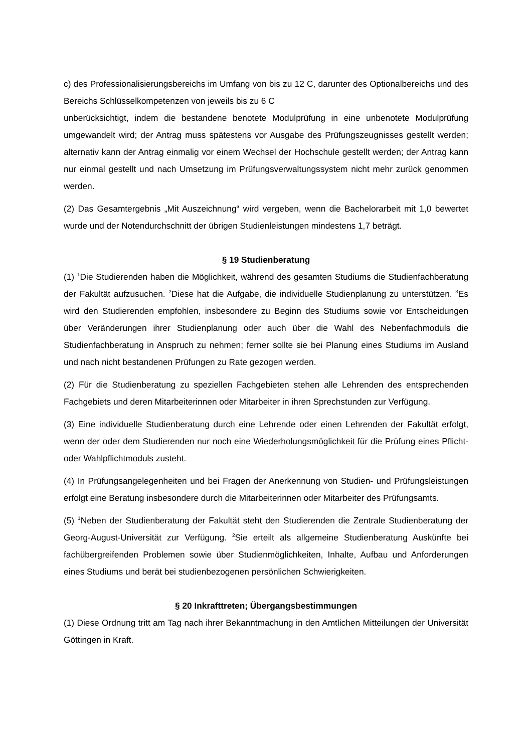c) des Professionalisierungsbereichs im Umfang von bis zu 12 C, darunter des Optionalbereichs und des Bereichs Schlüsselkompetenzen von jeweils bis zu 6 C
unberücksichtigt, indem die bestandene benotete Modulprüfung in eine unbenotete Modulprüfung umgewandelt wird; der Antrag muss spätestens vor Ausgabe des Prüfungszeugnisses gestellt werden; alternativ kann der Antrag einmalig vor einem Wechsel der Hochschule gestellt werden; der Antrag kann nur einmal gestellt und nach Umsetzung im Prüfungsverwaltungssystem nicht mehr zurück genommen werden.
(2) Das Gesamtergebnis „Mit Auszeichnung“ wird vergeben, wenn die Bachelorarbeit mit 1,0 bewertet wurde und der Notendurchschnitt der übrigen Studienleistungen mindestens 1,7 beträgt.
§ 19 Studienberatung
(1) <sup>1</sup>Die Studierenden haben die Möglichkeit, während des gesamten Studiums die Studienfach­beratung der Fakultät aufzusuchen. <sup>2</sup>Diese hat die Aufgabe, die individuelle Studienplanung zu unterstützen. <sup>3</sup>Es wird den Studierenden empfohlen, insbesondere zu Beginn des Studiums sowie vor Entscheidungen über Veränderungen ihrer Studienplanung oder auch über die Wahl des Nebenfachmoduls die Studienfachberatung in Anspruch zu nehmen; ferner sollte sie bei Planung eines Studiums im Ausland und nach nicht bestandenen Prüfungen zu Rate gezogen werden.
(2) Für die Studienberatung zu speziellen Fachgebieten stehen alle Lehrenden des entsprechenden Fachgebiets und deren Mitarbeiterinnen oder Mitarbeiter in ihren Sprechstunden zur Verfügung.
(3) Eine individuelle Studienberatung durch eine Lehrende oder einen Lehrenden der Fakultät erfolgt, wenn der oder dem Studierenden nur noch eine Wiederholungsmöglichkeit für die Prüfung eines Pflicht- oder Wahlpflichtmoduls zusteht.
(4) In Prüfungsangelegenheiten und bei Fragen der Anerkennung von Studien- und Prüfungs­leistungen erfolgt eine Beratung insbesondere durch die Mitarbeiterinnen oder Mitarbeiter des Prüfungsamts.
(5) <sup>1</sup>Neben der Studienberatung der Fakultät steht den Studierenden die Zentrale Studienberatung der Georg-August-Universität zur Verfügung. <sup>2</sup>Sie erteilt als allgemeine Studienberatung Auskünfte bei fachübergreifenden Problemen sowie über Studienmöglichkeiten, Inhalte, Aufbau und Anfor­derungen eines Studiums und berät bei studienbezogenen persönlichen Schwierigkeiten.
§ 20 Inkrafttreten; Übergangsbestimmungen
(1) Diese Ordnung tritt am Tag nach ihrer Bekanntmachung in den Amtlichen Mitteilungen der Universität Göttingen in Kraft.